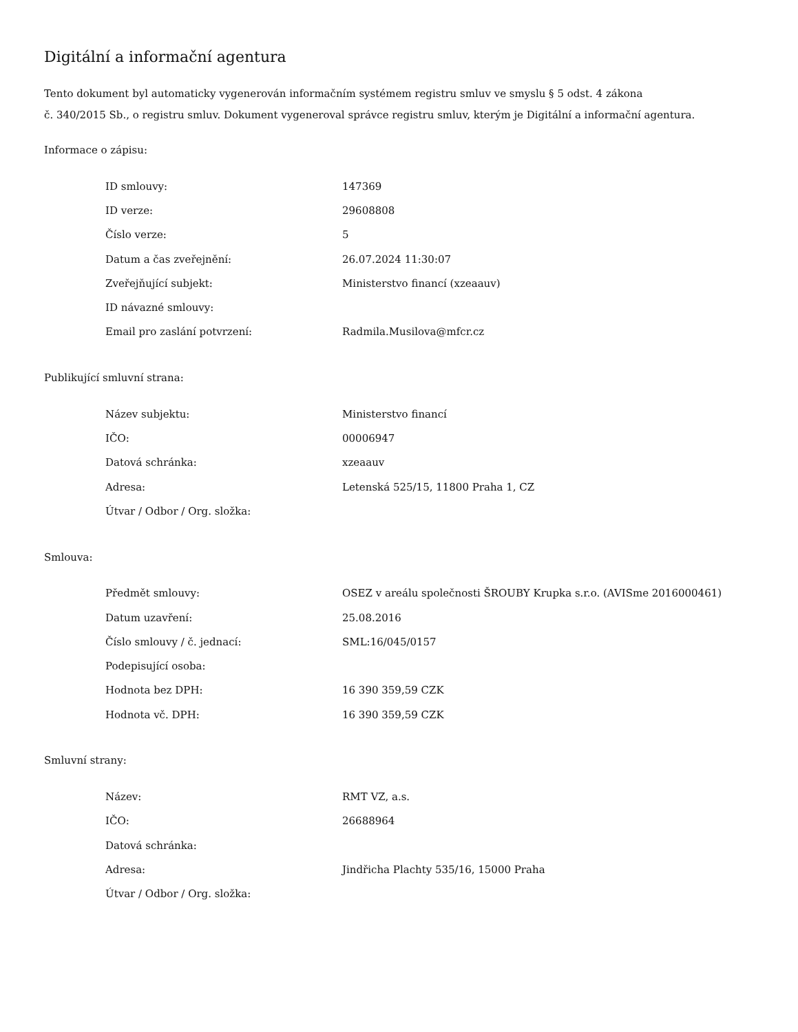Digitální a informační agentura
Tento dokument byl automaticky vygenerován informačním systémem registru smluv ve smyslu § 5 odst. 4 zákona
č. 340/2015 Sb., o registru smluv. Dokument vygeneroval správce registru smluv, kterým je Digitální a informační agentura.
Informace o zápisu:
| ID smlouvy: | 147369 |
| ID verze: | 29608808 |
| Číslo verze: | 5 |
| Datum a čas zveřejnění: | 26.07.2024 11:30:07 |
| Zveřejňující subjekt: | Ministerstvo financí (xzeaauv) |
| ID návazné smlouvy: | |
| Email pro zaslání potvrzení: | Radmila.Musilova@mfcr.cz |
Publikující smluvní strana:
| Název subjektu: | Ministerstvo financí |
| IČO: | 00006947 |
| Datová schránka: | xzeaauv |
| Adresa: | Letenská 525/15, 11800 Praha 1, CZ |
| Útvar / Odbor / Org. složka: | |
Smlouva:
| Předmět smlouvy: | OSEZ v areálu společnosti ŠROUBY Krupka s.r.o. (AVISme 2016000461) |
| Datum uzavření: | 25.08.2016 |
| Číslo smlouvy / č. jednací: | SML:16/045/0157 |
| Podepisující osoba: | |
| Hodnota bez DPH: | 16 390 359,59 CZK |
| Hodnota vč. DPH: | 16 390 359,59 CZK |
Smluvní strany:
| Název: | RMT VZ, a.s. |
| IČO: | 26688964 |
| Datová schránka: | |
| Adresa: | Jindřicha Plachty 535/16, 15000 Praha |
| Útvar / Odbor / Org. složka: | |